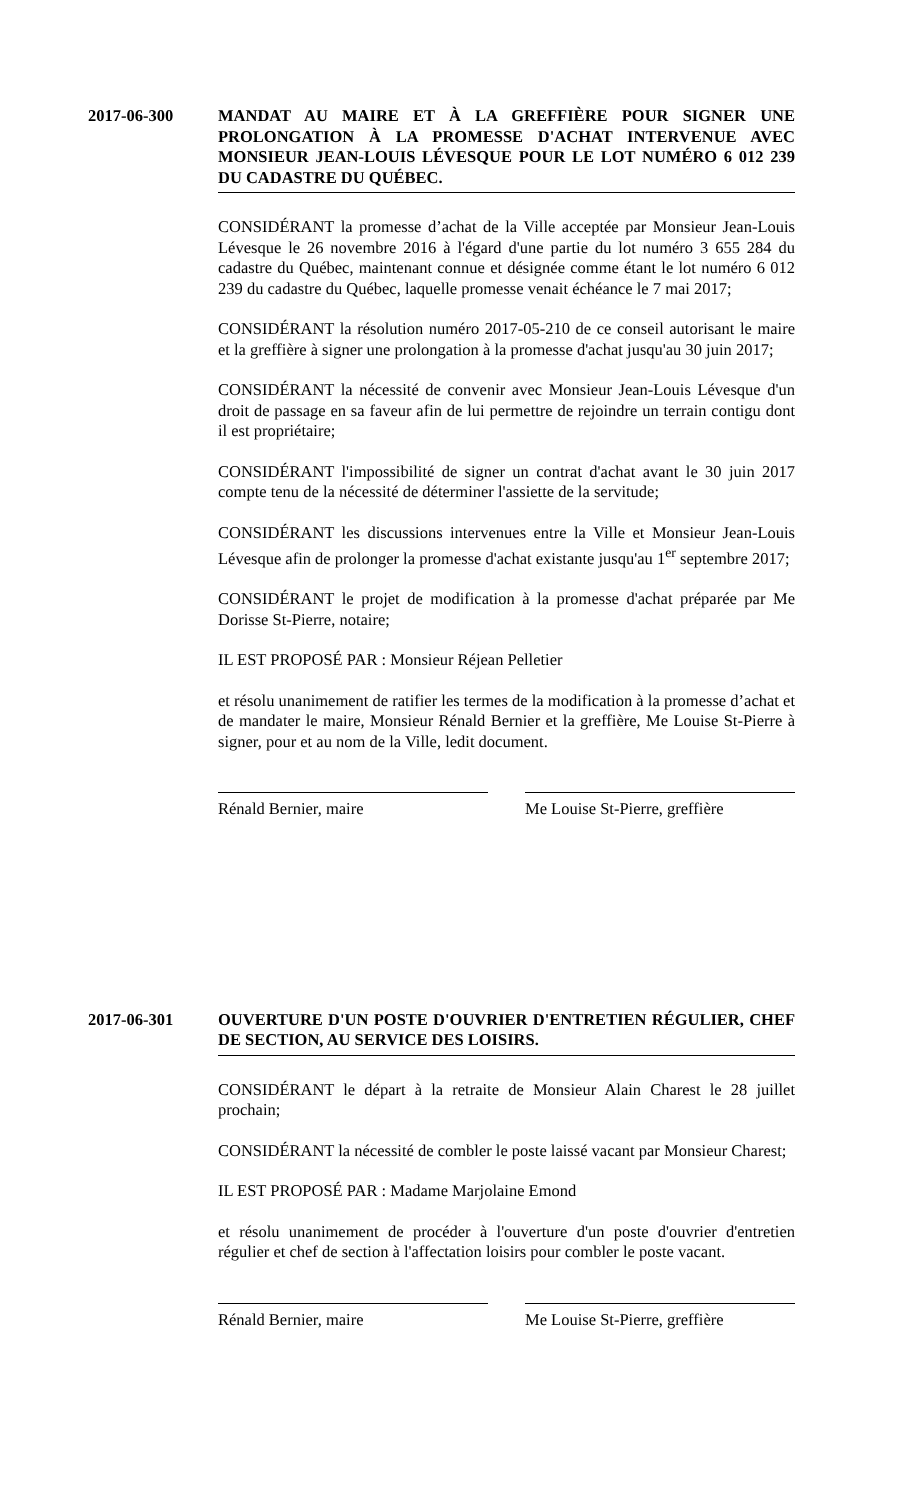2017-06-300 MANDAT AU MAIRE ET À LA GREFFIÈRE POUR SIGNER UNE PROLONGATION À LA PROMESSE D'ACHAT INTERVENUE AVEC MONSIEUR JEAN-LOUIS LÉVESQUE POUR LE LOT NUMÉRO 6 012 239 DU CADASTRE DU QUÉBEC.
CONSIDÉRANT la promesse d’achat de la Ville acceptée par Monsieur Jean-Louis Lévesque le 26 novembre 2016 à l'égard d'une partie du lot numéro 3 655 284 du cadastre du Québec, maintenant connue et désignée comme étant le lot numéro 6 012 239 du cadastre du Québec, laquelle promesse venait échéance le 7 mai 2017;
CONSIDÉRANT la résolution numéro 2017-05-210 de ce conseil autorisant le maire et la greffière à signer une prolongation à la promesse d'achat jusqu'au 30 juin 2017;
CONSIDÉRANT la nécessité de convenir avec Monsieur Jean-Louis Lévesque d'un droit de passage en sa faveur afin de lui permettre de rejoindre un terrain contigu dont il est propriétaire;
CONSIDÉRANT l'impossibilité de signer un contrat d'achat avant le 30 juin 2017 compte tenu de la nécessité de déterminer l'assiette de la servitude;
CONSIDÉRANT les discussions intervenues entre la Ville et Monsieur Jean-Louis Lévesque afin de prolonger la promesse d'achat existante jusqu'au 1<sup>er</sup> septembre 2017;
CONSIDÉRANT le projet de modification à la promesse d'achat préparée par Me Dorisse St-Pierre, notaire;
IL EST PROPOSÉ PAR : Monsieur Réjean Pelletier
et résolu unanimement de ratifier les termes de la modification à la promesse d’achat et de mandater le maire, Monsieur Rénald Bernier et la greffière, Me Louise St-Pierre à signer, pour et au nom de la Ville, ledit document.
Rénald Bernier, maire Me Louise St-Pierre, greffière
2017-06-301 OUVERTURE D'UN POSTE D'OUVRIER D'ENTRETIEN RÉGULIER, CHEF DE SECTION, AU SERVICE DES LOISIRS.
CONSIDÉRANT le départ à la retraite de Monsieur Alain Charest le 28 juillet prochain;
CONSIDÉRANT la nécessité de combler le poste laissé vacant par Monsieur Charest;
IL EST PROPOSÉ PAR : Madame Marjolaine Emond
et résolu unanimement de procéder à l'ouverture d'un poste d'ouvrier d'entretien régulier et chef de section à l'affectation loisirs pour combler le poste vacant.
Rénald Bernier, maire Me Louise St-Pierre, greffière